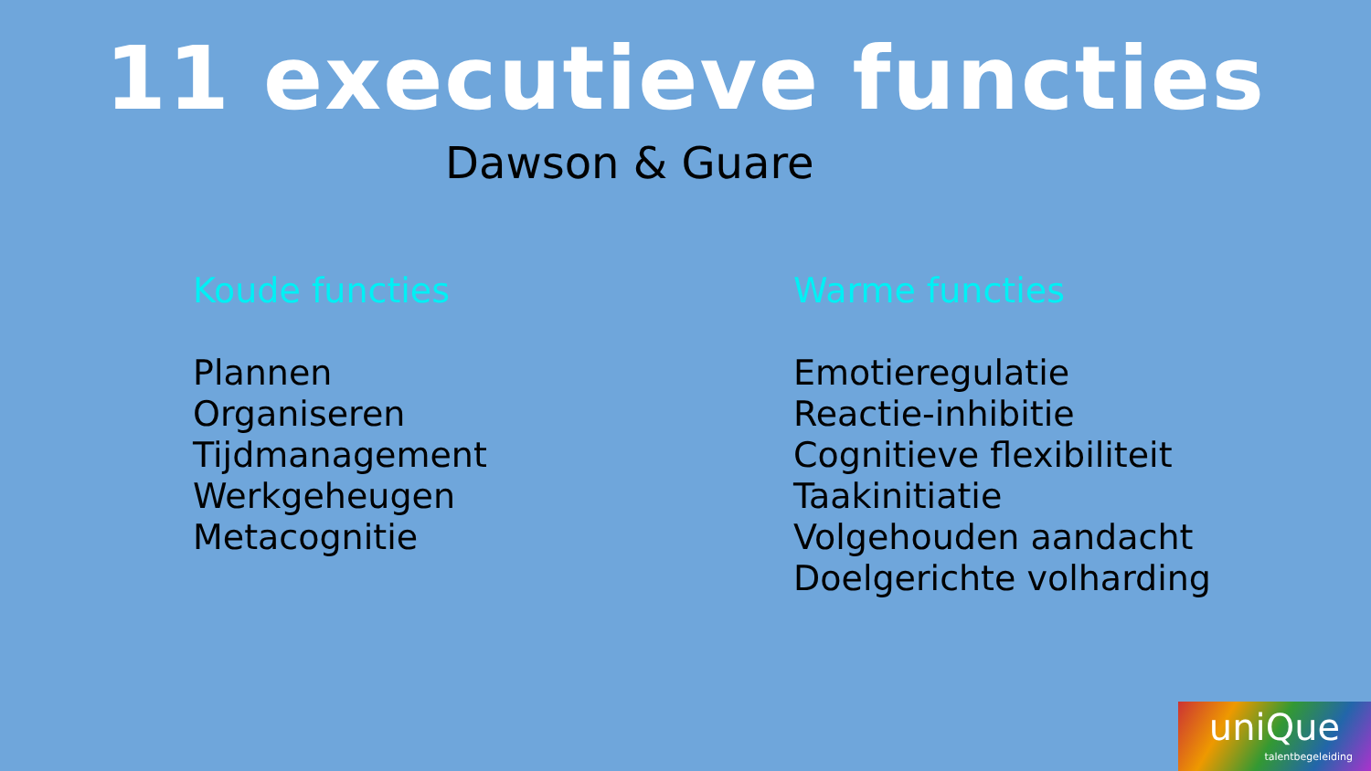11 executieve functies
Dawson & Guare
Koude functies
Plannen
Organiseren
Tijdmanagement
Werkgeheugen
Metacognitie
Warme functies
Emotieregulatie
Reactie-inhibitie
Cognitieve flexibiliteit
Taakinitiatie
Volgehouden aandacht
Doelgerichte volharding
uniQue
talentbegeleiding